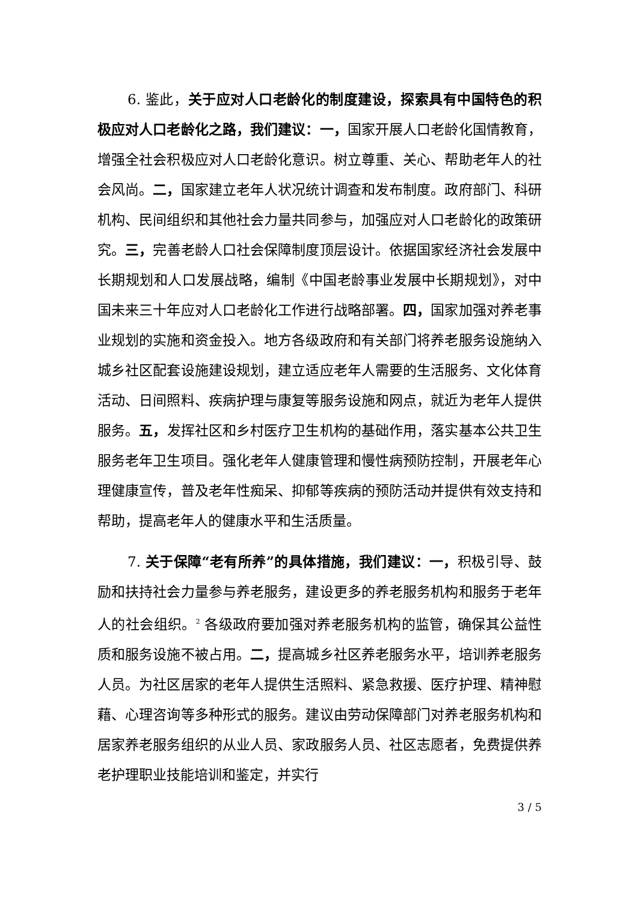6. 鉴此，关于应对人口老龄化的制度建设，探索具有中国特色的积极应对人口老龄化之路，我们建议：一，国家开展人口老龄化国情教育，增强全社会积极应对人口老龄化意识。树立尊重、关心、帮助老年人的社会风尚。二，国家建立老年人状况统计调查和发布制度。政府部门、科研机构、民间组织和其他社会力量共同参与，加强应对人口老龄化的政策研究。三，完善老龄人口社会保障制度顶层设计。依据国家经济社会发展中长期规划和人口发展战略，编制《中国老龄事业发展中长期规划》，对中国未来三十年应对人口老龄化工作进行战略部署。四，国家加强对养老事业规划的实施和资金投入。地方各级政府和有关部门将养老服务设施纳入城乡社区配套设施建设规划，建立适应老年人需要的生活服务、文化体育活动、日间照料、疾病护理与康复等服务设施和网点，就近为老年人提供服务。五，发挥社区和乡村医疗卫生机构的基础作用，落实基本公共卫生服务老年卫生项目。强化老年人健康管理和慢性病预防控制，开展老年心理健康宣传，普及老年性痴呆、抑郁等疾病的预防活动并提供有效支持和帮助，提高老年人的健康水平和生活质量。
7. 关于保障“老有所养”的具体措施，我们建议：一，积极引导、鼓励和扶持社会力量参与养老服务，建设更多的养老服务机构和服务于老年人的社会组织。<sup>2</sup> 各级政府要加强对养老服务机构的监管，确保其公益性质和服务设施不被占用。二，提高城乡社区养老服务水平，培训养老服务人员。为社区居家的老年人提供生活照料、紧急救援、医疗护理、精神慰藉、心理咨询等多种形式的服务。建议由劳动保障部门对养老服务机构和居家养老服务组织的从业人员、家政服务人员、社区志愿者，免费提供养老护理职业技能培训和鉴定，并实行
3 / 5